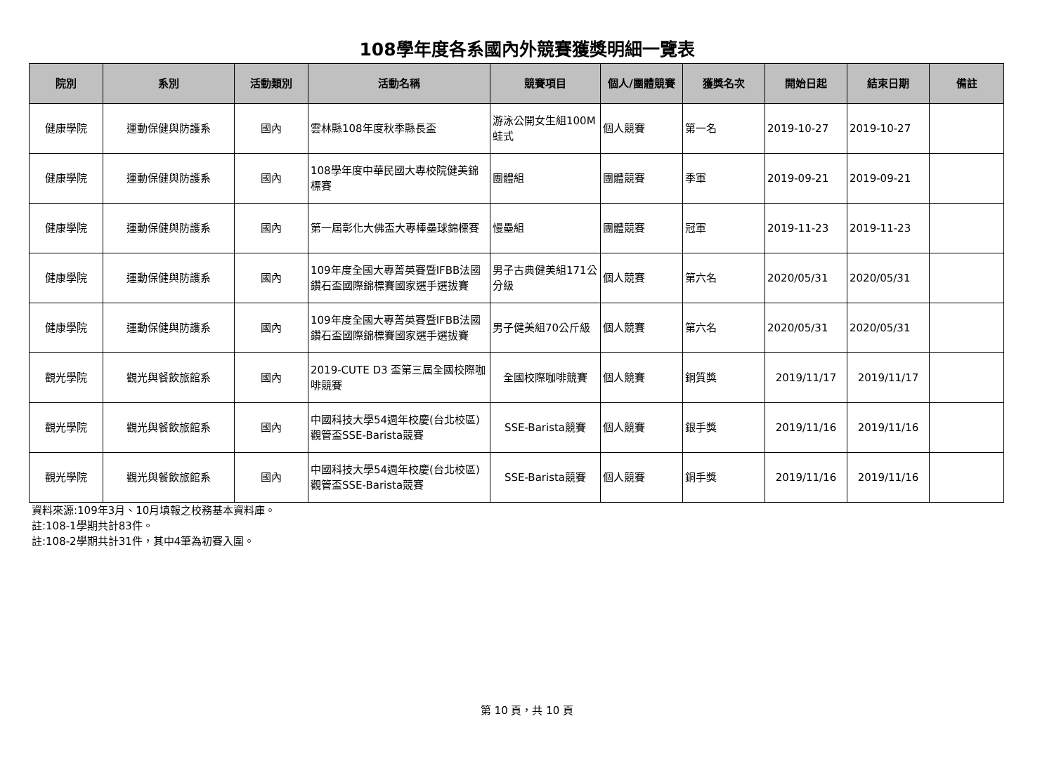108學年度各系國內外競賽獲獎明細一覽表
| 院別 | 系別 | 活動類別 | 活動名稱 | 競賽項目 | 個人/團體競賽 | 獲獎名次 | 開始日起 | 結束日期 | 備註 |
| --- | --- | --- | --- | --- | --- | --- | --- | --- | --- |
| 健康學院 | 運動保健與防護系 | 國內 | 雲林縣108年度秋季縣長盃 | 游泳公開女生組100M蛙式 | 個人競賽 | 第一名 | 2019-10-27 | 2019-10-27 | |
| 健康學院 | 運動保健與防護系 | 國內 | 108學年度中華民國大專校院健美錦標賽 | 團體組 | 團體競賽 | 季軍 | 2019-09-21 | 2019-09-21 | |
| 健康學院 | 運動保健與防護系 | 國內 | 第一屆彰化大佛盃大專棒壘球錦標賽 | 慢壘組 | 團體競賽 | 冠軍 | 2019-11-23 | 2019-11-23 | |
| 健康學院 | 運動保健與防護系 | 國內 | 109年度全國大專菁英賽暨IFBB法國鑽石盃國際錦標賽國家選手選拔賽 | 男子古典健美組171公分級 | 個人競賽 | 第六名 | 2020/05/31 | 2020/05/31 | |
| 健康學院 | 運動保健與防護系 | 國內 | 109年度全國大專菁英賽暨IFBB法國鑽石盃國際錦標賽國家選手選拔賽 | 男子健美組70公斤級 | 個人競賽 | 第六名 | 2020/05/31 | 2020/05/31 | |
| 觀光學院 | 觀光與餐飲旅館系 | 國內 | 2019-CUTE D3 盃第三屆全國校際咖啡競賽 | 全國校際咖啡競賽 | 個人競賽 | 銅質獎 | 2019/11/17 | 2019/11/17 | |
| 觀光學院 | 觀光與餐飲旅館系 | 國內 | 中國科技大學54週年校慶(台北校區)觀管盃SSE-Barista競賽 | SSE-Barista競賽 | 個人競賽 | 銀手獎 | 2019/11/16 | 2019/11/16 | |
| 觀光學院 | 觀光與餐飲旅館系 | 國內 | 中國科技大學54週年校慶(台北校區)觀管盃SSE-Barista競賽 | SSE-Barista競賽 | 個人競賽 | 銅手獎 | 2019/11/16 | 2019/11/16 | |
資料來源:109年3月、10月填報之校務基本資料庫。
註:108-1學期共計83件。
註:108-2學期共計31件，其中4筆為初賽入圍。
第 10 頁，共 10 頁